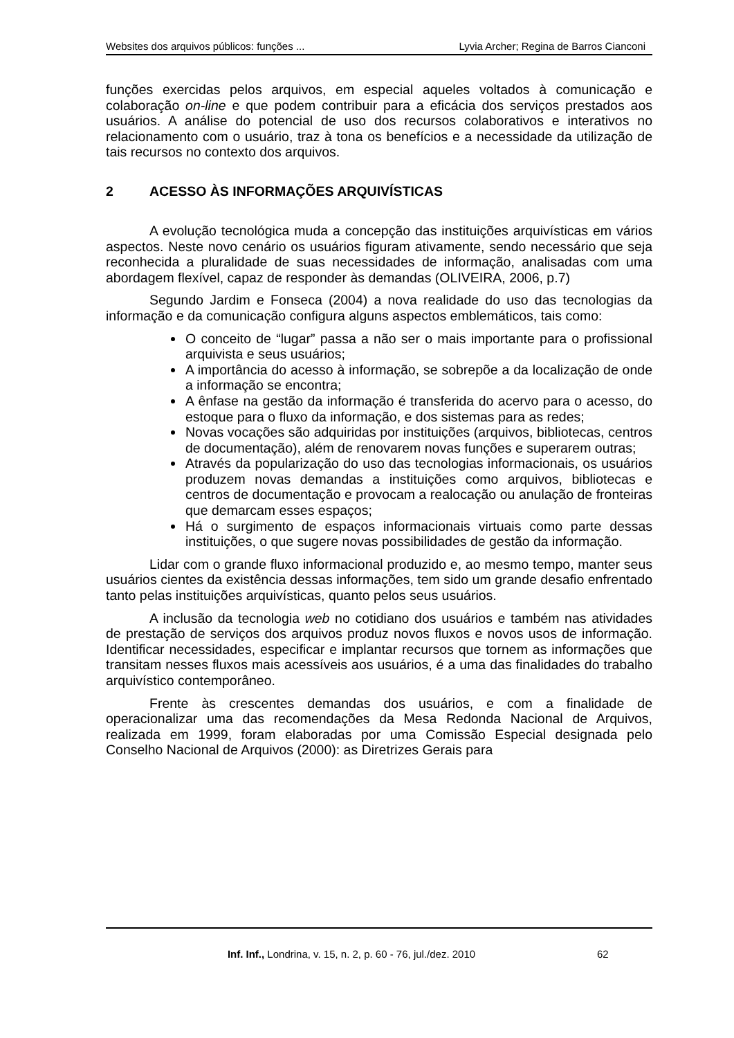Websites dos arquivos públicos: funções ... Lyvia Archer; Regina de Barros Cianconi
funções exercidas pelos arquivos, em especial aqueles voltados à comunicação e colaboração on-line e que podem contribuir para a eficácia dos serviços prestados aos usuários. A análise do potencial de uso dos recursos colaborativos e interativos no relacionamento com o usuário, traz à tona os benefícios e a necessidade da utilização de tais recursos no contexto dos arquivos.
2 ACESSO ÀS INFORMAÇÕES ARQUIVÍSTICAS
A evolução tecnológica muda a concepção das instituições arquivísticas em vários aspectos. Neste novo cenário os usuários figuram ativamente, sendo necessário que seja reconhecida a pluralidade de suas necessidades de informação, analisadas com uma abordagem flexível, capaz de responder às demandas (OLIVEIRA, 2006, p.7)
Segundo Jardim e Fonseca (2004) a nova realidade do uso das tecnologias da informação e da comunicação configura alguns aspectos emblemáticos, tais como:
O conceito de “lugar” passa a não ser o mais importante para o profissional arquivista e seus usuários;
A importância do acesso à informação, se sobrepõe a da localização de onde a informação se encontra;
A ênfase na gestão da informação é transferida do acervo para o acesso, do estoque para o fluxo da informação, e dos sistemas para as redes;
Novas vocações são adquiridas por instituições (arquivos, bibliotecas, centros de documentação), além de renovarem novas funções e superarem outras;
Através da popularização do uso das tecnologias informacionais, os usuários produzem novas demandas a instituições como arquivos, bibliotecas e centros de documentação e provocam a realocação ou anulação de fronteiras que demarcam esses espaços;
Há o surgimento de espaços informacionais virtuais como parte dessas instituições, o que sugere novas possibilidades de gestão da informação.
Lidar com o grande fluxo informacional produzido e, ao mesmo tempo, manter seus usuários cientes da existência dessas informações, tem sido um grande desafio enfrentado tanto pelas instituições arquivísticas, quanto pelos seus usuários.
A inclusão da tecnologia web no cotidiano dos usuários e também nas atividades de prestação de serviços dos arquivos produz novos fluxos e novos usos de informação. Identificar necessidades, especificar e implantar recursos que tornem as informações que transitam nesses fluxos mais acessíveis aos usuários, é a uma das finalidades do trabalho arquivístico contemporâneo.
Frente às crescentes demandas dos usuários, e com a finalidade de operacionalizar uma das recomendações da Mesa Redonda Nacional de Arquivos, realizada em 1999, foram elaboradas por uma Comissão Especial designada pelo Conselho Nacional de Arquivos (2000): as Diretrizes Gerais para
Inf. Inf., Londrina, v. 15, n. 2, p. 60 - 76, jul./dez. 2010 62